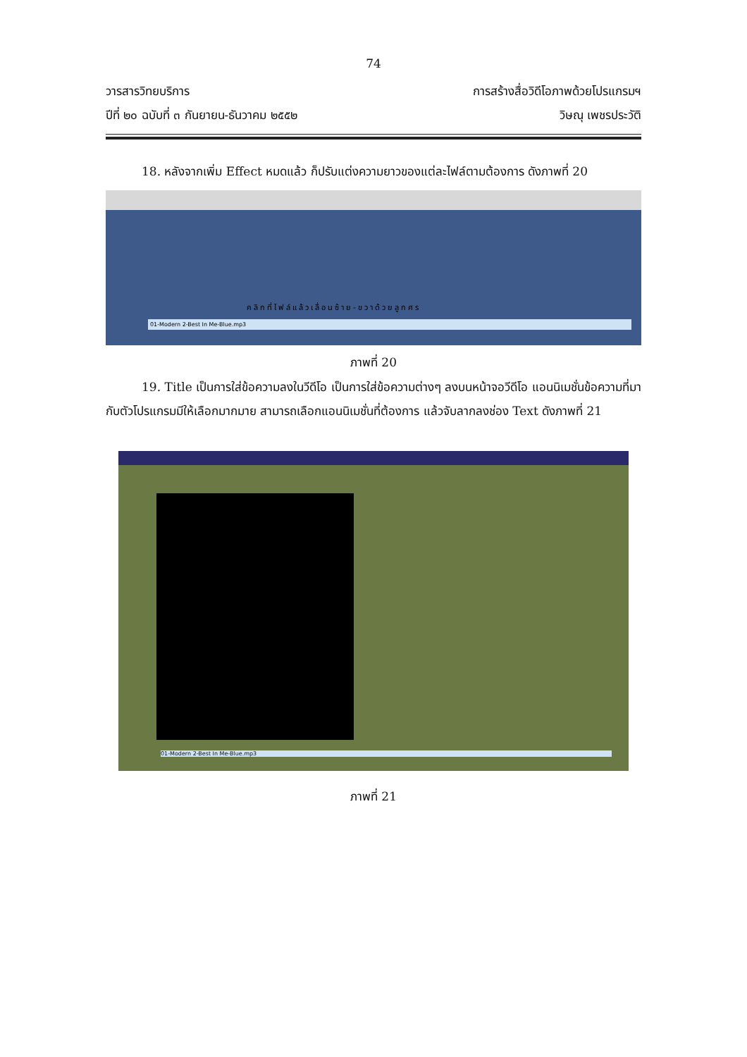74
วารสารวิทยบริการ
ปีที่ ๒๐ ฉบับที่ ๓ กันยายน-ธันวาคม ๒๕๕๒
การสร้างสื่อวิดีโอภาพด้วยโปรแกรมฯ
วิษณุ เพชรประวัติ
   18. หลังจากเพิ่ม Effect หมดแล้ว ก็ปรับแต่งความยาวของแต่ละไฟล์ตามต้องการ ดังภาพที่ 20
คลิกที่ไฟล์แล้วเลื่อนซ้าย-ขวาด้วยลูกศร
01-Modern 2-Best In Me-Blue.mp3
ภาพที่ 20
   19. Title เป็นการใส่ข้อความลงในวีดีโอ เป็นการใส่ข้อความต่างๆ ลงบนหน้าจอวีดีโอ แอนนิเมชั่นข้อความที่มากับตัวโปรแกรมมีให้เลือกมากมาย สามารถเลือกแอนนิเมชั่นที่ต้องการ แล้วจับลากลงช่อง Text ดังภาพที่ 21
01-Modern 2-Best In Me-Blue.mp3
ภาพที่ 21